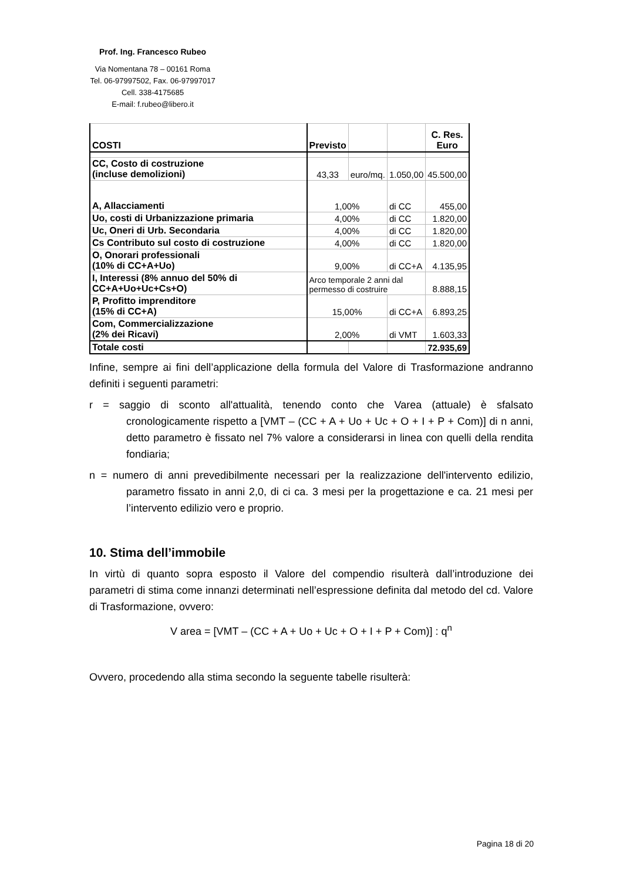Prof. Ing. Francesco Rubeo
Via Nomentana 78 – 00161 Roma
Tel. 06-97997502, Fax. 06-97997017
Cell. 338-4175685
E-mail: f.rubeo@libero.it
| COSTI | Previsto | | | C. Res. Euro |
| CC, Costo di costruzione (incluse demolizioni) | 43,33 | euro/mq. | 1.050,00 | 45.500,00 |
| A, Allacciamenti | 1,00% | | di CC | 455,00 |
| Uo, costi di Urbanizzazione primaria | 4,00% | | di CC | 1.820,00 |
| Uc, Oneri di Urb. Secondaria | 4,00% | | di CC | 1.820,00 |
| Cs Contributo sul costo di costruzione | 4,00% | | di CC | 1.820,00 |
| O, Onorari professionali (10% di CC+A+Uo) | 9,00% | | di CC+A | 4.135,95 |
| I, Interessi (8% annuo del 50% di CC+A+Uo+Uc+Cs+O) | Arco temporale 2 anni dal permesso di costruire | | | 8.888,15 |
| P, Profitto imprenditore (15% di CC+A) | 15,00% | | di CC+A | 6.893,25 |
| Com, Commercializzazione (2% dei Ricavi) | 2,00% | | di VMT | 1.603,33 |
| Totale costi | | | | 72.935,69 |
Infine, sempre ai fini dell’applicazione della formula del Valore di Trasformazione andranno definiti i seguenti parametri:
r = saggio di sconto all'attualità, tenendo conto che Varea (attuale) è sfalsato cronologicamente rispetto a [VMT – (CC + A + Uo + Uc + O + I + P + Com)] di n anni, detto parametro è fissato nel 7% valore a considerarsi in linea con quelli della rendita fondiaria;
n = numero di anni prevedibilmente necessari per la realizzazione dell'intervento edilizio, parametro fissato in anni 2,0, di ci ca. 3 mesi per la progettazione e ca. 21 mesi per l’intervento edilizio vero e proprio.
10. Stima dell’immobile
In virtù di quanto sopra esposto il Valore del compendio risulterà dall’introduzione dei parametri di stima come innanzi determinati nell’espressione definita dal metodo del cd. Valore di Trasformazione, ovvero:
V area = [VMT – (CC + A + Uo + Uc + O + I + P + Com)] : q<sup>n</sup>
Ovvero, procedendo alla stima secondo la seguente tabelle risulterà:
Pagina 18 di 20